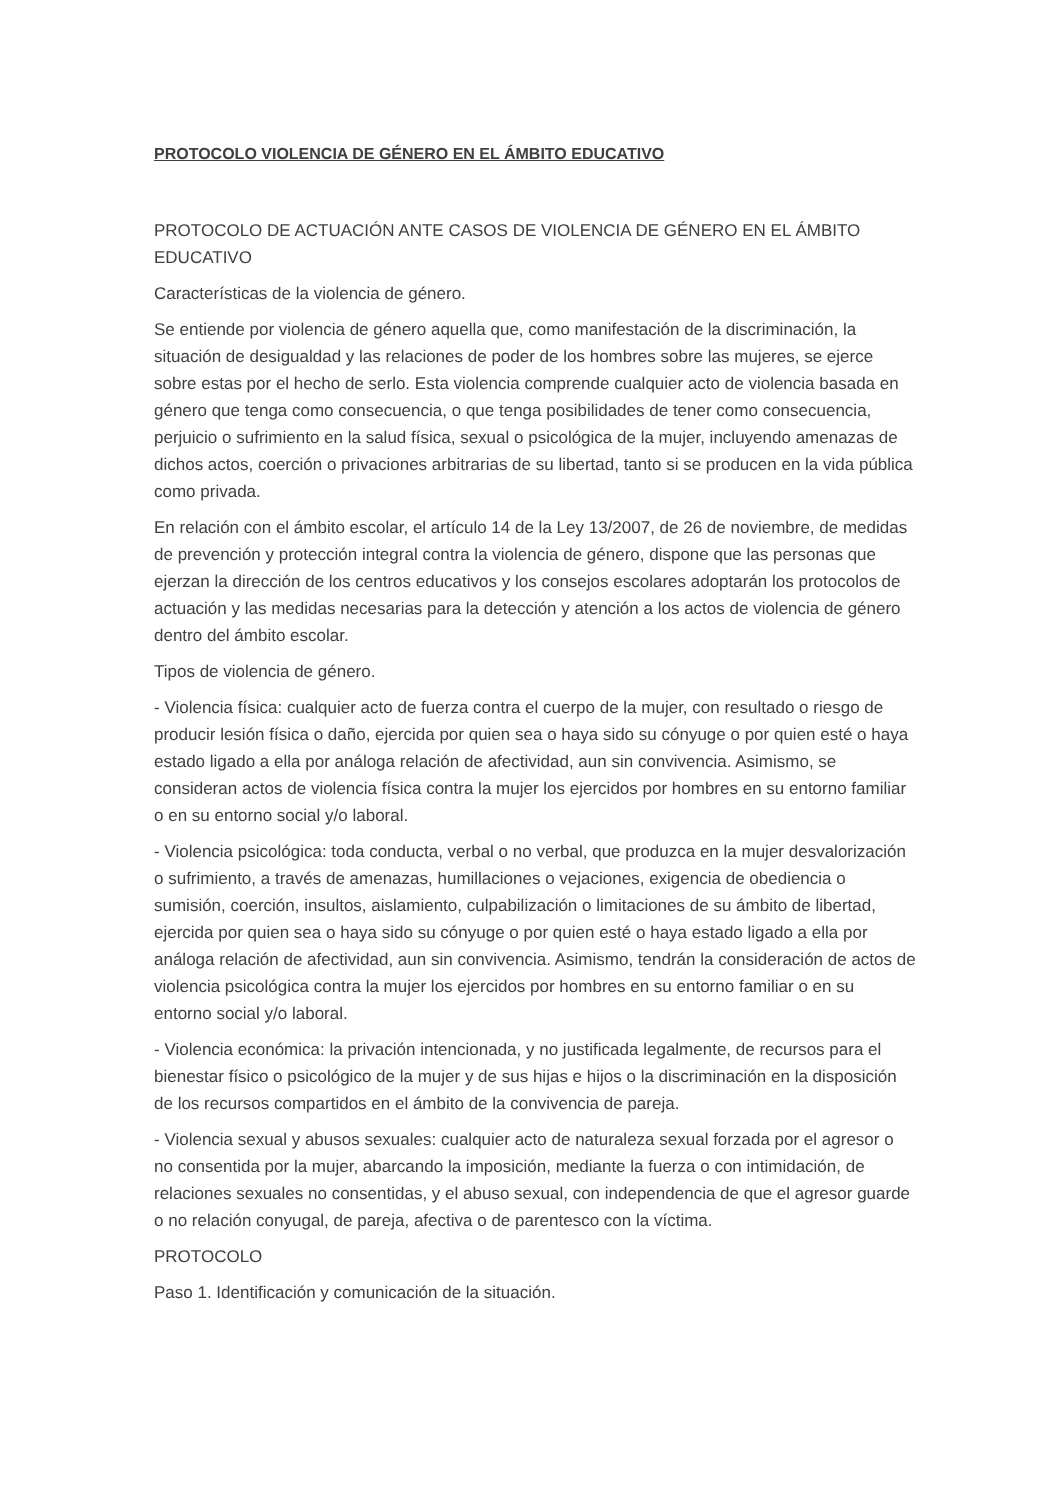PROTOCOLO VIOLENCIA DE GÉNERO EN EL ÁMBITO EDUCATIVO
PROTOCOLO DE ACTUACIÓN ANTE CASOS DE VIOLENCIA DE GÉNERO EN EL ÁMBITO EDUCATIVO
Características de la violencia de género.
Se entiende por violencia de género aquella que, como manifestación de la discriminación, la situación de desigualdad y las relaciones de poder de los hombres sobre las mujeres, se ejerce sobre estas por el hecho de serlo. Esta violencia comprende cualquier acto de violencia basada en género que tenga como consecuencia, o que tenga posibilidades de tener como consecuencia, perjuicio o sufrimiento en la salud física, sexual o psicológica de la mujer, incluyendo amenazas de dichos actos, coerción o privaciones arbitrarias de su libertad, tanto si se producen en la vida pública como privada.
En relación con el ámbito escolar, el artículo 14 de la Ley 13/2007, de 26 de noviembre, de medidas de prevención y protección integral contra la violencia de género, dispone que las personas que ejerzan la dirección de los centros educativos y los consejos escolares adoptarán los protocolos de actuación y las medidas necesarias para la detección y atención a los actos de violencia de género dentro del ámbito escolar.
Tipos de violencia de género.
- Violencia física: cualquier acto de fuerza contra el cuerpo de la mujer, con resultado o riesgo de producir lesión física o daño, ejercida por quien sea o haya sido su cónyuge o por quien esté o haya estado ligado a ella por análoga relación de afectividad, aun sin convivencia. Asimismo, se consideran actos de violencia física contra la mujer los ejercidos por hombres en su entorno familiar o en su entorno social y/o laboral.
- Violencia psicológica: toda conducta, verbal o no verbal, que produzca en la mujer desvalorización o sufrimiento, a través de amenazas, humillaciones o vejaciones, exigencia de obediencia o sumisión, coerción, insultos, aislamiento, culpabilización o limitaciones de su ámbito de libertad, ejercida por quien sea o haya sido su cónyuge o por quien esté o haya estado ligado a ella por análoga relación de afectividad, aun sin convivencia. Asimismo, tendrán la consideración de actos de violencia psicológica contra la mujer los ejercidos por hombres en su entorno familiar o en su entorno social y/o laboral.
- Violencia económica: la privación intencionada, y no justificada legalmente, de recursos para el bienestar físico o psicológico de la mujer y de sus hijas e hijos o la discriminación en la disposición de los recursos compartidos en el ámbito de la convivencia de pareja.
- Violencia sexual y abusos sexuales: cualquier acto de naturaleza sexual forzada por el agresor o no consentida por la mujer, abarcando la imposición, mediante la fuerza o con intimidación, de relaciones sexuales no consentidas, y el abuso sexual, con independencia de que el agresor guarde o no relación conyugal, de pareja, afectiva o de parentesco con la víctima.
PROTOCOLO
Paso 1. Identificación y comunicación de la situación.